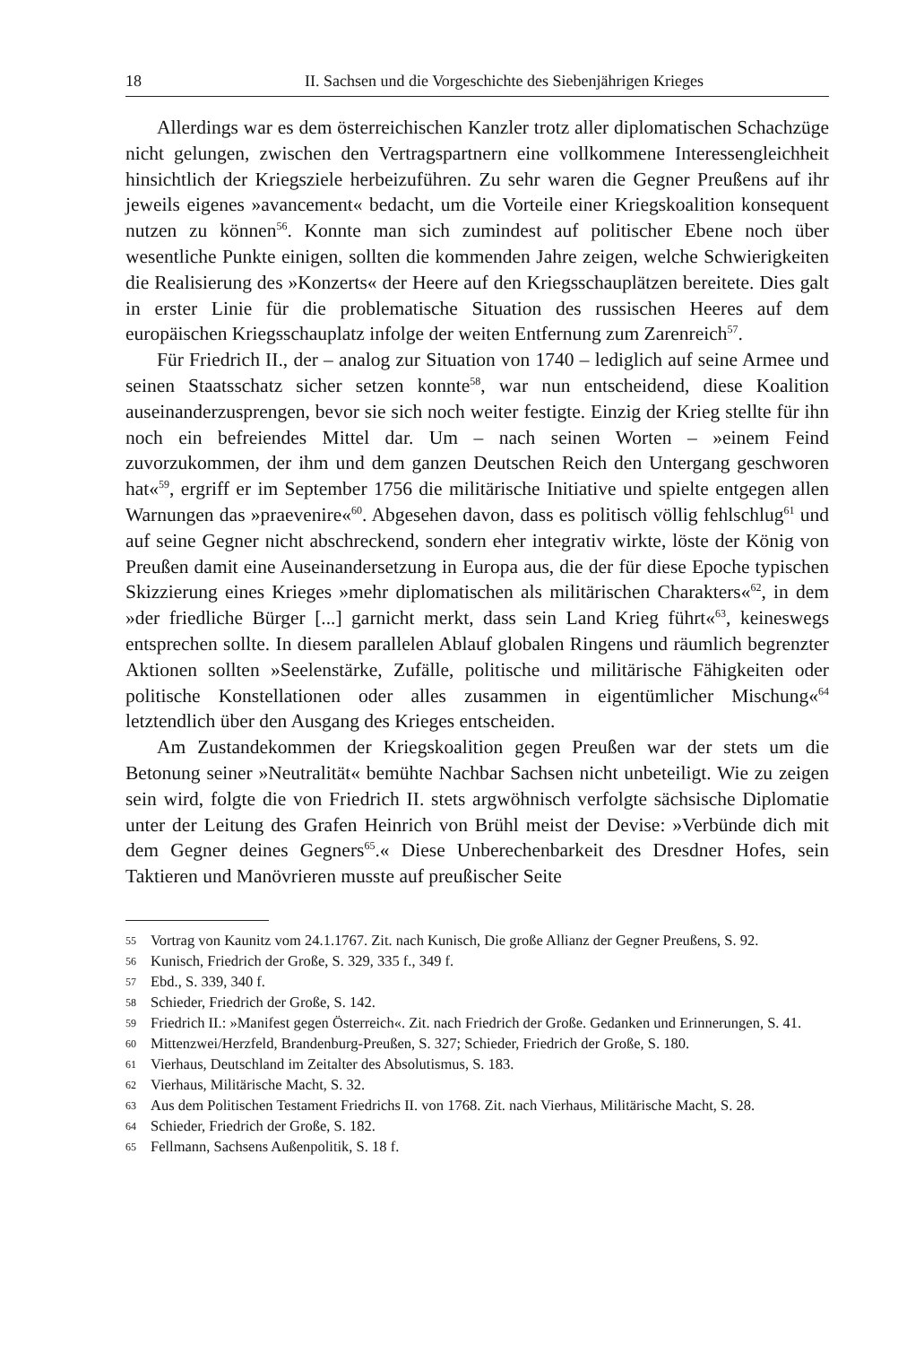18 II. Sachsen und die Vorgeschichte des Siebenjährigen Krieges
Allerdings war es dem österreichischen Kanzler trotz aller diplomatischen Schachzüge nicht gelungen, zwischen den Vertragspartnern eine vollkommene Interessengleichheit hinsichtlich der Kriegsziele herbeizuführen. Zu sehr waren die Gegner Preußens auf ihr jeweils eigenes »avancement« bedacht, um die Vorteile einer Kriegskoalition konsequent nutzen zu können<sup>56</sup>. Konnte man sich zumindest auf politischer Ebene noch über wesentliche Punkte einigen, sollten die kommenden Jahre zeigen, welche Schwierigkeiten die Realisierung des »Konzerts« der Heere auf den Kriegsschauplätzen bereitete. Dies galt in erster Linie für die problematische Situation des russischen Heeres auf dem europäischen Kriegsschauplatz infolge der weiten Entfernung zum Zarenreich<sup>57</sup>.
Für Friedrich II., der – analog zur Situation von 1740 – lediglich auf seine Armee und seinen Staatsschatz sicher setzen konnte<sup>58</sup>, war nun entscheidend, diese Koalition auseinanderzusprengen, bevor sie sich noch weiter festigte. Einzig der Krieg stellte für ihn noch ein befreiendes Mittel dar. Um – nach seinen Worten – »einem Feind zuvorzukommen, der ihm und dem ganzen Deutschen Reich den Untergang geschworen hat«<sup>59</sup>, ergriff er im September 1756 die militärische Initiative und spielte entgegen allen Warnungen das »praevenire«<sup>60</sup>. Abgesehen davon, dass es politisch völlig fehlschlug<sup>61</sup> und auf seine Gegner nicht abschreckend, sondern eher integrativ wirkte, löste der König von Preußen damit eine Auseinandersetzung in Europa aus, die der für diese Epoche typischen Skizzierung eines Krieges »mehr diplomatischen als militärischen Charakters«<sup>62</sup>, in dem »der friedliche Bürger [...] garnicht merkt, dass sein Land Krieg führt«<sup>63</sup>, keineswegs entsprechen sollte. In diesem parallelen Ablauf globalen Ringens und räumlich begrenzter Aktionen sollten »Seelenstärke, Zufälle, politische und militärische Fähigkeiten oder politische Konstellationen oder alles zusammen in eigentümlicher Mischung«<sup>64</sup> letztendlich über den Ausgang des Krieges entscheiden.
Am Zustandekommen der Kriegskoalition gegen Preußen war der stets um die Betonung seiner »Neutralität« bemühte Nachbar Sachsen nicht unbeteiligt. Wie zu zeigen sein wird, folgte die von Friedrich II. stets argwöhnisch verfolgte sächsische Diplomatie unter der Leitung des Grafen Heinrich von Brühl meist der Devise: »Verbünde dich mit dem Gegner deines Gegners<sup>65</sup>.« Diese Unberechenbarkeit des Dresdner Hofes, sein Taktieren und Manövrieren musste auf preußischer Seite
55 Vortrag von Kaunitz vom 24.1.1767. Zit. nach Kunisch, Die große Allianz der Gegner Preußens, S. 92.
56 Kunisch, Friedrich der Große, S. 329, 335 f., 349 f.
57 Ebd., S. 339, 340 f.
58 Schieder, Friedrich der Große, S. 142.
59 Friedrich II.: »Manifest gegen Österreich«. Zit. nach Friedrich der Große. Gedanken und Erinnerungen, S. 41.
60 Mittenzwei/Herzfeld, Brandenburg-Preußen, S. 327; Schieder, Friedrich der Große, S. 180.
61 Vierhaus, Deutschland im Zeitalter des Absolutismus, S. 183.
62 Vierhaus, Militärische Macht, S. 32.
63 Aus dem Politischen Testament Friedrichs II. von 1768. Zit. nach Vierhaus, Militärische Macht, S. 28.
64 Schieder, Friedrich der Große, S. 182.
65 Fellmann, Sachsens Außenpolitik, S. 18 f.